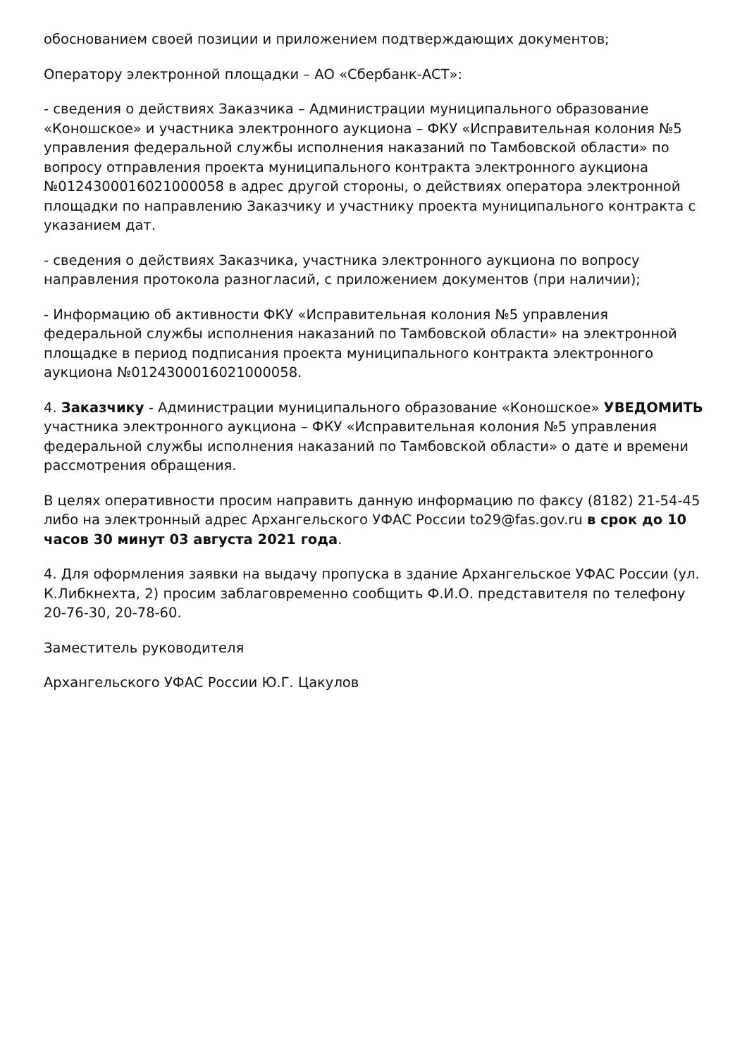обоснованием своей позиции и приложением подтверждающих документов;
Оператору электронной площадки – АО «Сбербанк-АСТ»:
- сведения о действиях Заказчика – Администрации муниципального образование «Коношское» и участника электронного аукциона – ФКУ «Исправительная колония №5 управления федеральной службы исполнения наказаний по Тамбовской области» по вопросу отправления проекта муниципального контракта электронного аукциона №0124300016021000058 в адрес другой стороны, о действиях оператора электронной площадки по направлению Заказчику и участнику проекта муниципального контракта с указанием дат.
- сведения о действиях Заказчика, участника электронного аукциона по вопросу направления протокола разногласий, с приложением документов (при наличии);
- Информацию об активности ФКУ «Исправительная колония №5 управления федеральной службы исполнения наказаний по Тамбовской области» на электронной площадке в период подписания проекта муниципального контракта электронного аукциона №0124300016021000058.
4. Заказчику - Администрации муниципального образование «Коношское» УВЕДОМИТЬ участника электронного аукциона – ФКУ «Исправительная колония №5 управления федеральной службы исполнения наказаний по Тамбовской области» о дате и времени рассмотрения обращения.
В целях оперативности просим направить данную информацию по факсу (8182) 21-54-45 либо на электронный адрес Архангельского УФАС России to29@fas.gov.ru в срок до 10 часов 30 минут 03 августа 2021 года.
4. Для оформления заявки на выдачу пропуска в здание Архангельское УФАС России (ул. К.Либкнехта, 2) просим заблаговременно сообщить Ф.И.О. представителя по телефону 20-76-30, 20-78-60.
Заместитель руководителя
Архангельского УФАС России Ю.Г. Цакулов